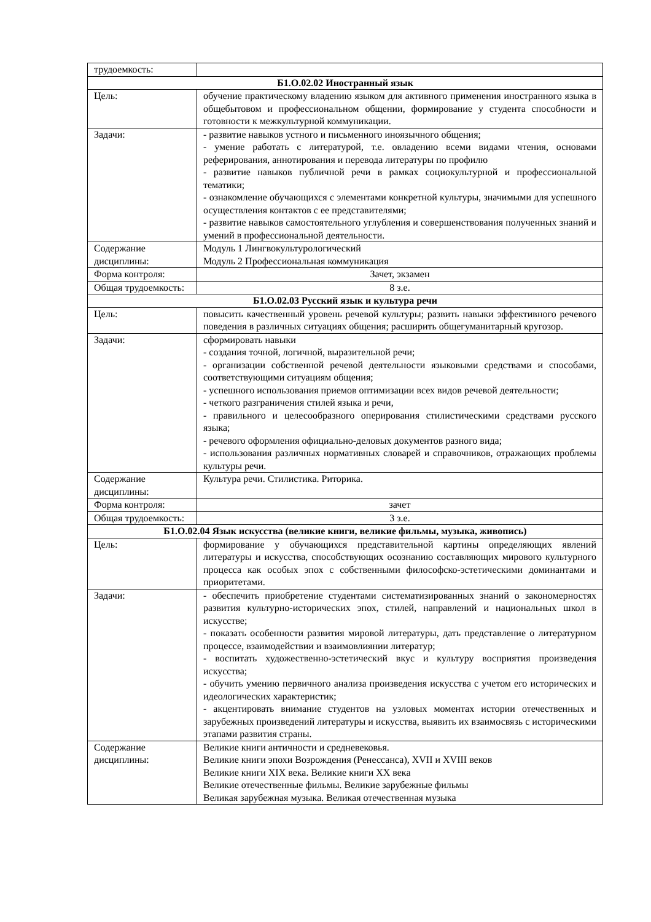| трудоемкость: | |
| Б1.О.02.02 Иностранный язык | |
| Цель: | обучение практическому владению языком для активного применения иностранного языка в общебытовом и профессиональном общении, формирование у студента способности и готовности к межкультурной коммуникации. |
| Задачи: | - развитие навыков устного и письменного иноязычного общения; - умение работать с литературой, т.е. овладению всеми видами чтения, основами реферирования, аннотирования и перевода литературы по профилю - развитие навыков публичной речи в рамках социокультурной и профессиональной тематики; - ознакомление обучающихся с элементами конкретной культуры, значимыми для успешного осуществления контактов с ее представителями; - развитие навыков самостоятельного углубления и совершенствования полученных знаний и умений в профессиональной деятельности. |
| Содержание дисциплины: | Модуль 1 Лингвокультурологический Модуль 2 Профессиональная коммуникация |
| Форма контроля: | Зачет, экзамен |
| Общая трудоемкость: | 8 з.е. |
| Б1.О.02.03 Русский язык и культура речи | |
| Цель: | повысить качественный уровень речевой культуры; развить навыки эффективного речевого поведения в различных ситуациях общения; расширить общегуманитарный кругозор. |
| Задачи: | сформировать навыки - создания точной, логичной, выразительной речи; - организации собственной речевой деятельности языковыми средствами и способами, соответствующими ситуациям общения; - успешного использования приемов оптимизации всех видов речевой деятельности; - четкого разграничения стилей языка и речи, - правильного и целесообразного оперирования стилистическими средствами русского языка; - речевого оформления официально-деловых документов разного вида; - использования различных нормативных словарей и справочников, отражающих проблемы культуры речи. |
| Содержание дисциплины: | Культура речи. Стилистика. Риторика. |
| Форма контроля: | зачет |
| Общая трудоемкость: | 3 з.е. |
| Б1.О.02.04 Язык искусства (великие книги, великие фильмы, музыка, живопись) | |
| Цель: | формирование у обучающихся представительной картины определяющих явлений литературы и искусства, способствующих осознанию составляющих мирового культурного процесса как особых эпох с собственными философско-эстетическими доминантами и приоритетами. |
| Задачи: | - обеспечить приобретение студентами систематизированных знаний о закономерностях развития культурно-исторических эпох, стилей, направлений и национальных школ в искусстве; - показать особенности развития мировой литературы, дать представление о литературном процессе, взаимодействии и взаимовлиянии литератур; - воспитать художественно-эстетический вкус и культуру восприятия произведения искусства; - обучить умению первичного анализа произведения искусства с учетом его исторических и идеологических характеристик; - акцентировать внимание студентов на узловых моментах истории отечественных и зарубежных произведений литературы и искусства, выявить их взаимосвязь с историческими этапами развития страны. |
| Содержание дисциплины: | Великие книги античности и средневековья. Великие книги эпохи Возрождения (Ренессанса), XVII и XVIII веков Великие книги XIX века. Великие книги XX века Великие отечественные фильмы. Великие зарубежные фильмы Великая зарубежная музыка. Великая отечественная музыка |